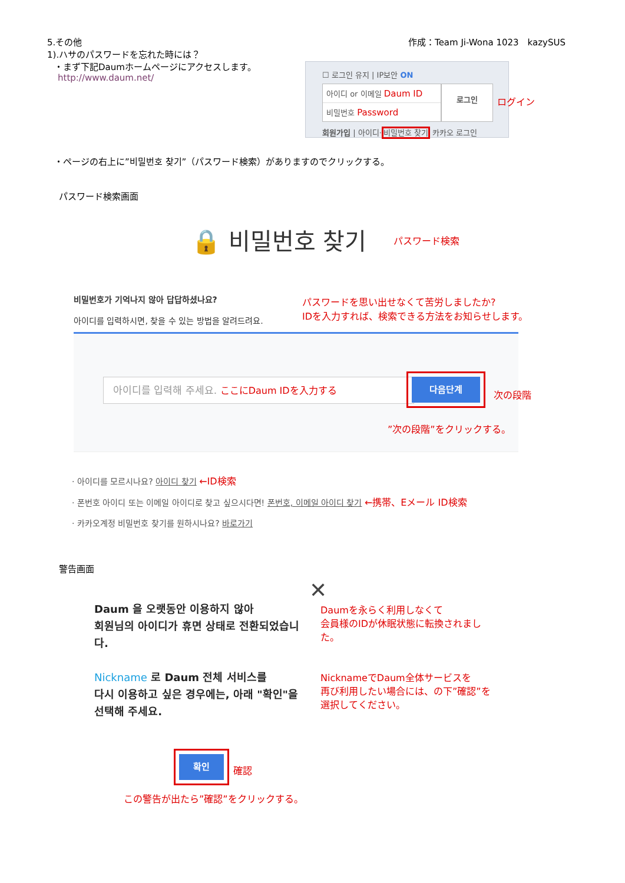5.その他 作成：Team Ji-Wona 1023　kazySUS
1).ハサのパスワードを忘れた時には？
・まず下記Daumホームページにアクセスします。
http://www.daum.net/
☐ 로그인 유지 | IP보안 ON
아이디 or 이메일 Daum ID
비밀번호 Password
로그인
회원가입 | 아이디·비밀번호 찾기 카카오 로그인
ログイン
・ページの右上に”비밀번호 찾기”（パスワード検索）がありますのでクリックする。
パスワード検索画面
🔒 비밀번호 찾기 パスワード検索
비밀번호가 기억나지 않아 답답하셨나요?
아이디를 입력하시면, 찾을 수 있는 방법을 알려드려요.
パスワードを思い出せなくて苦労しましたか?
IDを入力すれば、検索できる方法をお知らせします。
아이디를 입력해 주세요. ここにDaum IDを入力する
다음단계
次の段階
”次の段階”をクリックする。
· 아이디를 모르시나요? 아이디 찾기 ←ID検索
· 폰번호 아이디 또는 이메일 아이디로 찾고 싶으시다면! 폰번호, 이메일 아이디 찾기 ←携帯、Eメール ID検索
· 카카오계정 비밀번호 찾기를 원하시나요? 바로가기
警告画面
✕
Daum 을 오랫동안 이용하지 않아
회원님의 아이디가 휴면 상태로 전환되었습니다.
Nickname 로 Daum 전체 서비스를
다시 이용하고 싶은 경우에는, 아래 "확인"을
선택해 주세요.
Daumを永らく利用しなくて
会員様のIDが休眠状態に転換されました。
NicknameでDaum全体サービスを
再び利用したい場合には、の下”確認”を
選択してください。
확인
確認
この警告が出たら”確認”をクリックする。